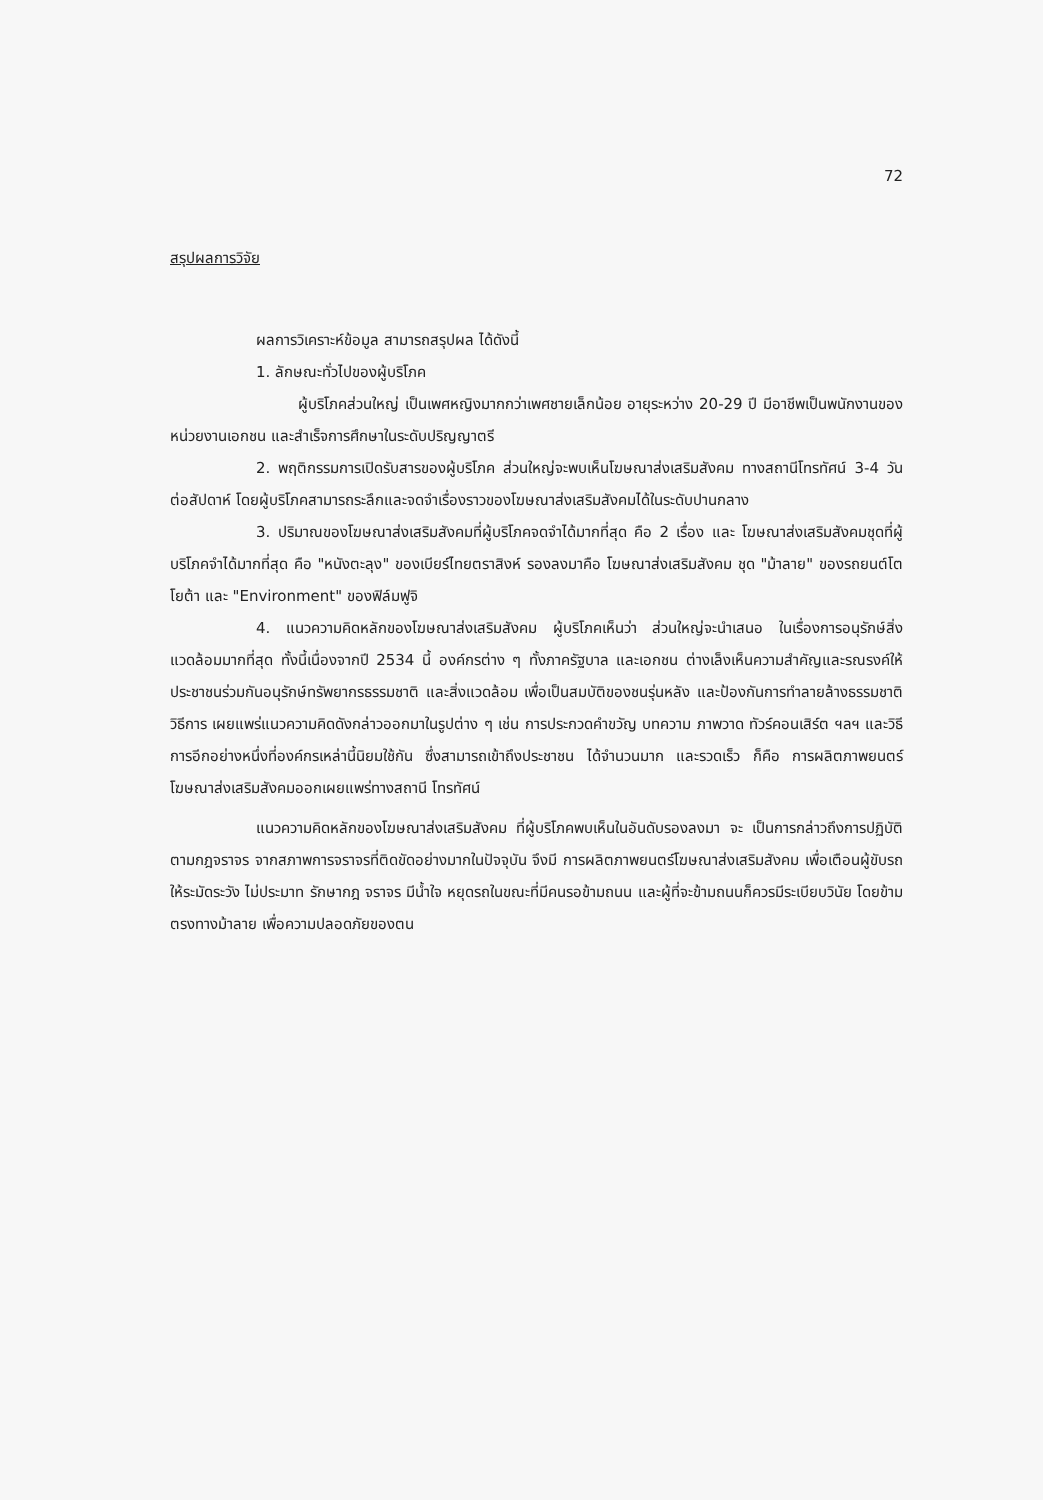72
สรุปผลการวิจัย
ผลการวิเคราะห์ข้อมูล สามารถสรุปผล ได้ดังนี้
1. ลักษณะทั่วไปของผู้บริโภค
ผู้บริโภคส่วนใหญ่ เป็นเพศหญิงมากกว่าเพศชายเล็กน้อย อายุระหว่าง 20-29 ปี มีอาชีพเป็นพนักงานของหน่วยงานเอกชน และสำเร็จการศึกษาในระดับปริญญาตรี
2. พฤติกรรมการเปิดรับสารของผู้บริโภค ส่วนใหญ่จะพบเห็นโฆษณาส่งเสริมสังคม ทางสถานีโทรทัศน์ 3-4 วันต่อสัปดาห์ โดยผู้บริโภคสามารถระลึกและจดจำเรื่องราวของโฆษณาส่งเสริมสังคมได้ในระดับปานกลาง
3. ปริมาณของโฆษณาส่งเสริมสังคมที่ผู้บริโภคจดจำได้มากที่สุด คือ 2 เรื่อง และ โฆษณาส่งเสริมสังคมชุดที่ผู้บริโภคจำได้มากที่สุด คือ "หนังตะลุง" ของเบียร์ไทยตราสิงห์ รองลงมาคือ โฆษณาส่งเสริมสังคม ชุด "ม้าลาย" ของรถยนต์โตโยต้า และ "Environment" ของฟิล์มฟูจิ
4. แนวความคิดหลักของโฆษณาส่งเสริมสังคม ผู้บริโภคเห็นว่า ส่วนใหญ่จะนำเสนอ ในเรื่องการอนุรักษ์สิ่งแวดล้อมมากที่สุด ทั้งนี้เนื่องจากปี 2534 นี้ องค์กรต่าง ๆ ทั้งภาครัฐบาล และเอกชน ต่างเล็งเห็นความสำคัญและรณรงค์ให้ประชาชนร่วมกันอนุรักษ์ทรัพยากรธรรมชาติ และสิ่งแวดล้อม เพื่อเป็นสมบัติของชนรุ่นหลัง และป้องกันการทำลายล้างธรรมชาติ วิธีการ เผยแพร่แนวความคิดดังกล่าวออกมาในรูปต่าง ๆ เช่น การประกวดคำขวัญ บทความ ภาพวาด ทัวร์คอนเสิร์ต ฯลฯ และวิธีการอีกอย่างหนึ่งที่องค์กรเหล่านี้นิยมใช้กัน ซึ่งสามารถเข้าถึงประชาชน ได้จำนวนมาก และรวดเร็ว ก็คือ การผลิตภาพยนตร์โฆษณาส่งเสริมสังคมออกเผยแพร่ทางสถานี โทรทัศน์
แนวความคิดหลักของโฆษณาส่งเสริมสังคม ที่ผู้บริโภคพบเห็นในอันดับรองลงมา จะ เป็นการกล่าวถึงการปฏิบัติตามกฎจราจร จากสภาพการจราจรที่ติดขัดอย่างมากในปัจจุบัน จึงมี การผลิตภาพยนตร์โฆษณาส่งเสริมสังคม เพื่อเตือนผู้ขับรถให้ระมัดระวัง ไม่ประมาท รักษากฎ จราจร มีน้ำใจ หยุดรถในขณะที่มีคนรอข้ามถนน และผู้ที่จะข้ามถนนก็ควรมีระเบียบวินัย โดยข้าม ตรงทางม้าลาย เพื่อความปลอดภัยของตน